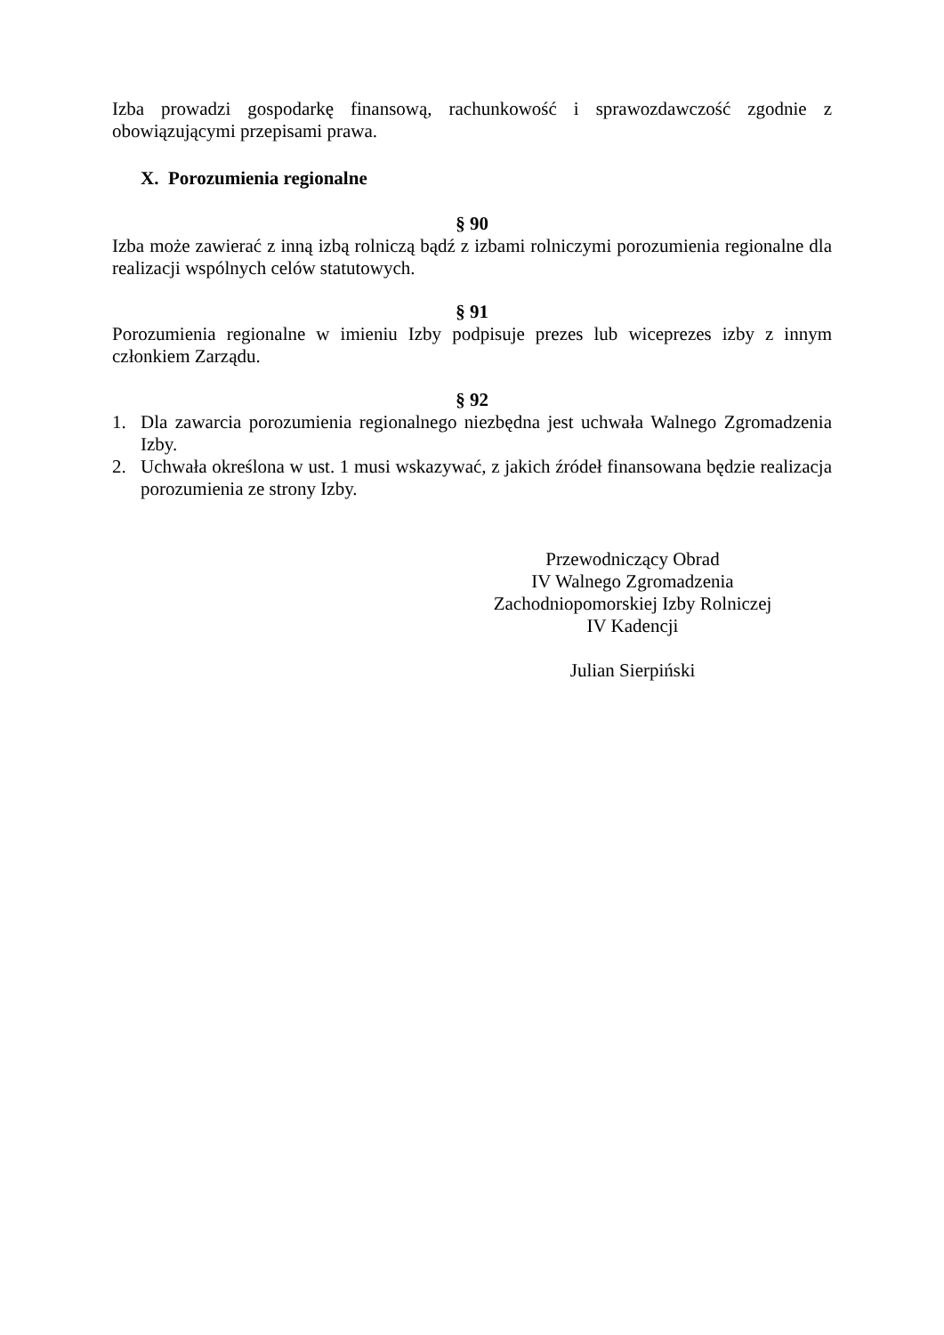Izba prowadzi gospodarkę finansową, rachunkowość i sprawozdawczość zgodnie z obowiązującymi przepisami prawa.
X. Porozumienia regionalne
§ 90
Izba może zawierać z inną izbą rolniczą bądź z izbami rolniczymi porozumienia regionalne dla realizacji wspólnych celów statutowych.
§ 91
Porozumienia regionalne w imieniu Izby podpisuje prezes lub wiceprezes izby z innym członkiem Zarządu.
§ 92
1. Dla zawarcia porozumienia regionalnego niezbędna jest uchwała Walnego Zgromadzenia Izby.
2. Uchwała określona w ust. 1 musi wskazywać, z jakich źródeł finansowana będzie realizacja porozumienia ze strony Izby.
Przewodniczący Obrad
IV Walnego Zgromadzenia
Zachodniopomorskiej Izby Rolniczej
IV Kadencji
Julian Sierpiński